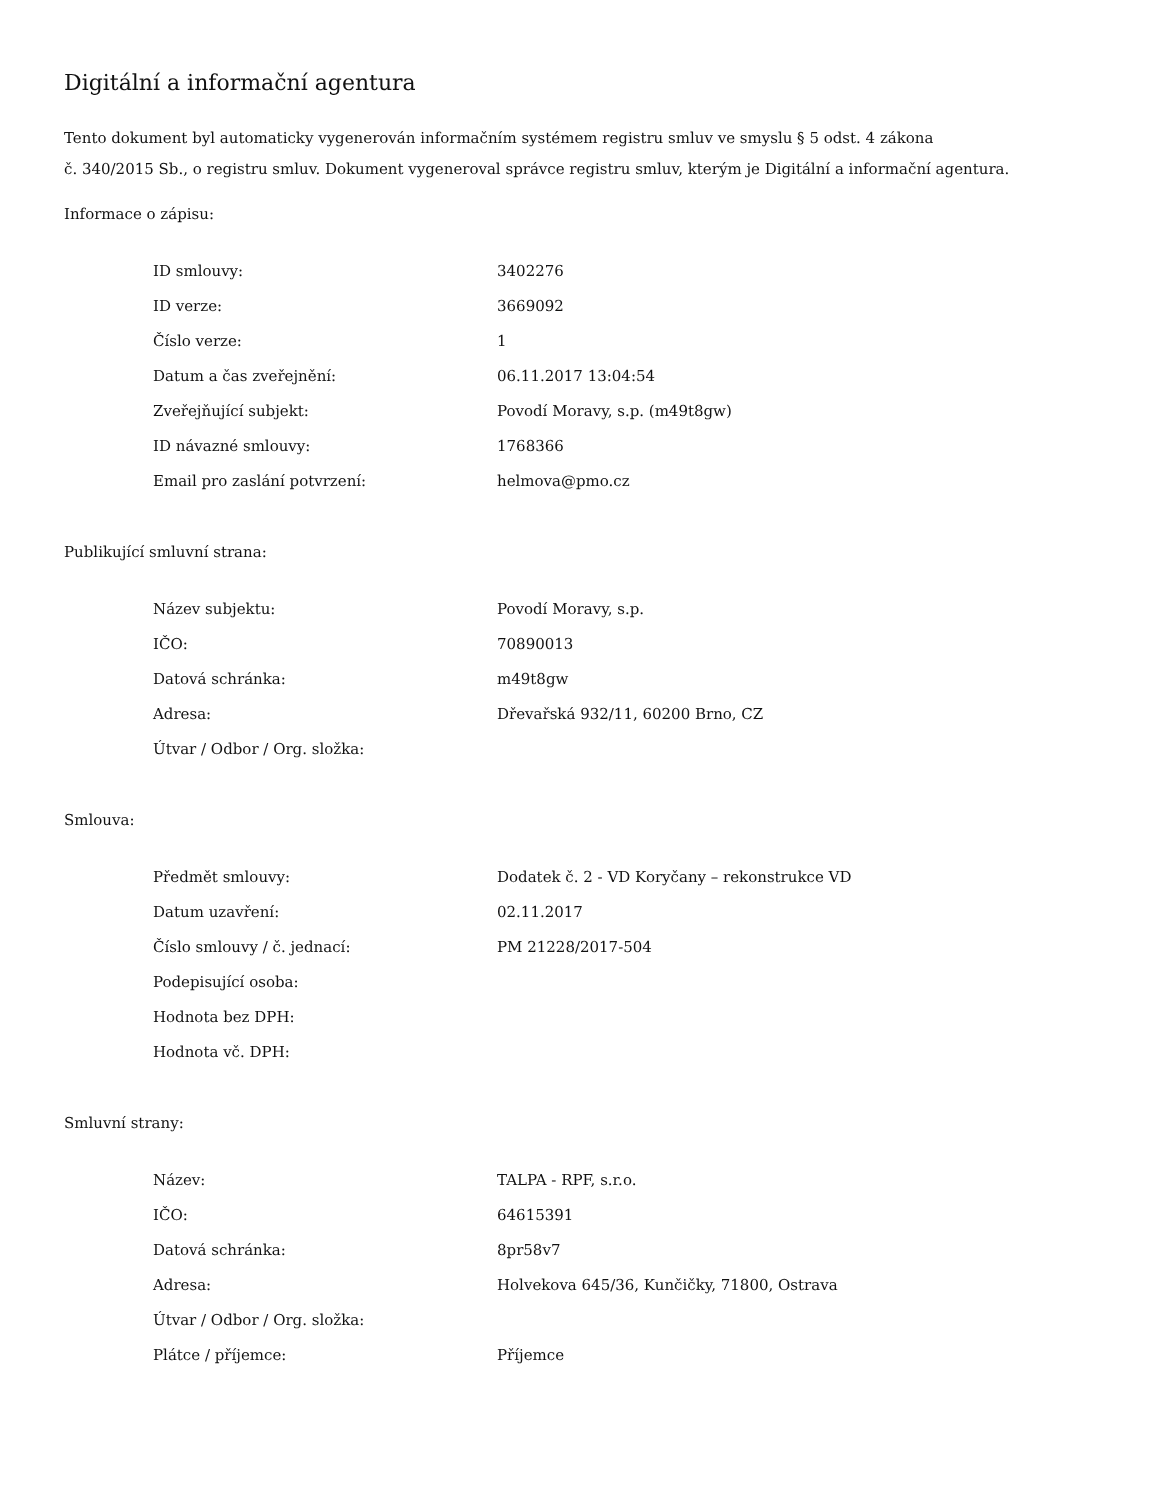Digitální a informační agentura
Tento dokument byl automaticky vygenerován informačním systémem registru smluv ve smyslu § 5 odst. 4 zákona
č. 340/2015 Sb., o registru smluv. Dokument vygeneroval správce registru smluv, kterým je Digitální a informační agentura.
Informace o zápisu:
| ID smlouvy: | 3402276 |
| ID verze: | 3669092 |
| Číslo verze: | 1 |
| Datum a čas zveřejnění: | 06.11.2017 13:04:54 |
| Zveřejňující subjekt: | Povodí Moravy, s.p. (m49t8gw) |
| ID návazné smlouvy: | 1768366 |
| Email pro zaslání potvrzení: | helmova@pmo.cz |
Publikující smluvní strana:
| Název subjektu: | Povodí Moravy, s.p. |
| IČO: | 70890013 |
| Datová schránka: | m49t8gw |
| Adresa: | Dřevařská 932/11, 60200 Brno, CZ |
| Útvar / Odbor / Org. složka: | |
Smlouva:
| Předmět smlouvy: | Dodatek č. 2 - VD Koryčany – rekonstrukce VD |
| Datum uzavření: | 02.11.2017 |
| Číslo smlouvy / č. jednací: | PM 21228/2017-504 |
| Podepisující osoba: | |
| Hodnota bez DPH: | |
| Hodnota vč. DPH: | |
Smluvní strany:
| Název: | TALPA - RPF, s.r.o. |
| IČO: | 64615391 |
| Datová schránka: | 8pr58v7 |
| Adresa: | Holvekova 645/36, Kunčičky, 71800, Ostrava |
| Útvar / Odbor / Org. složka: | |
| Plátce / příjemce: | Příjemce |